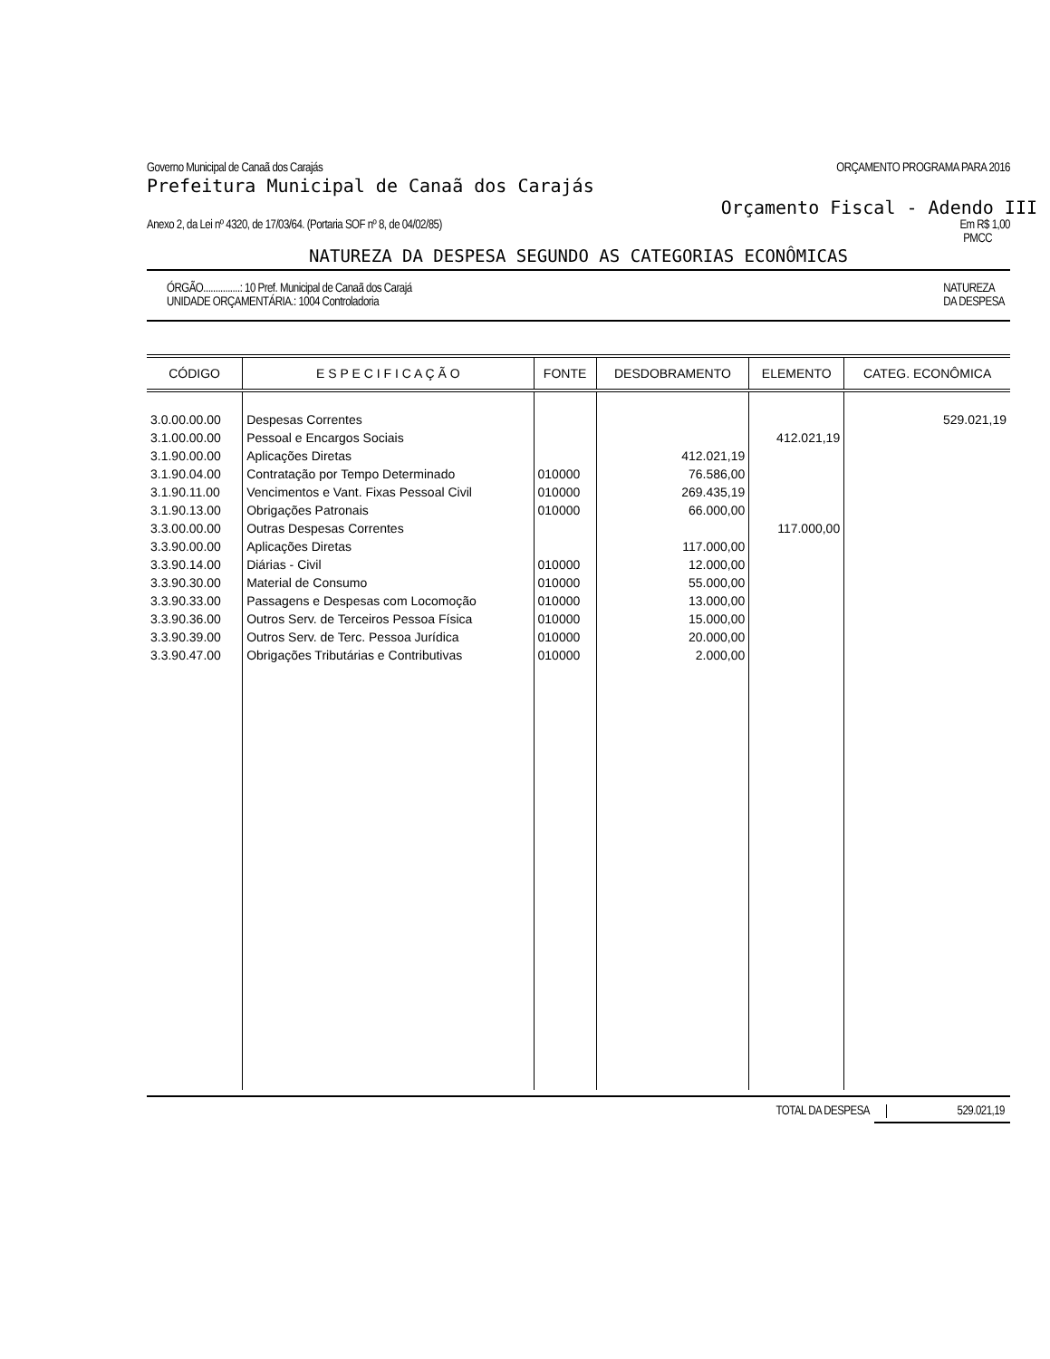Governo Municipal de Canaã dos Carajás ORÇAMENTO PROGRAMA PARA 2016
Prefeitura Municipal de Canaã dos Carajás
Orçamento Fiscal - Adendo III
Anexo 2, da Lei nº 4320, de 17/03/64. (Portaria SOF nº 8, de 04/02/85) Em R$ 1,00
PMCC
NATUREZA DA DESPESA SEGUNDO AS CATEGORIAS ECONÔMICAS
ÓRGÃO...............: 10 Pref. Municipal de Canaã dos Carajá
UNIDADE ORÇAMENTÁRIA.: 1004 Controladoria NATUREZA
DA DESPESA
| CÓDIGO | E S P E C I F I C A Ç Ã O | FONTE | DESDOBRAMENTO | ELEMENTO | CATEG. ECONÔMICA |
| --- | --- | --- | --- | --- | --- |
| 3.0.00.00.00 | Despesas Correntes | | | | 529.021,19 |
| 3.1.00.00.00 | Pessoal e Encargos Sociais | | | 412.021,19 | |
| 3.1.90.00.00 | Aplicações Diretas | | 412.021,19 | | |
| 3.1.90.04.00 | Contratação por Tempo Determinado | 010000 | 76.586,00 | | |
| 3.1.90.11.00 | Vencimentos e Vant. Fixas Pessoal Civil | 010000 | 269.435,19 | | |
| 3.1.90.13.00 | Obrigações Patronais | 010000 | 66.000,00 | | |
| 3.3.00.00.00 | Outras Despesas Correntes | | | 117.000,00 | |
| 3.3.90.00.00 | Aplicações Diretas | | 117.000,00 | | |
| 3.3.90.14.00 | Diárias - Civil | 010000 | 12.000,00 | | |
| 3.3.90.30.00 | Material de Consumo | 010000 | 55.000,00 | | |
| 3.3.90.33.00 | Passagens e Despesas com Locomoção | 010000 | 13.000,00 | | |
| 3.3.90.36.00 | Outros Serv. de Terceiros Pessoa Física | 010000 | 15.000,00 | | |
| 3.3.90.39.00 | Outros Serv. de Terc. Pessoa Jurídica | 010000 | 20.000,00 | | |
| 3.3.90.47.00 | Obrigações Tributárias e Contributivas | 010000 | 2.000,00 | | |
TOTAL DA DESPESA 529.021,19